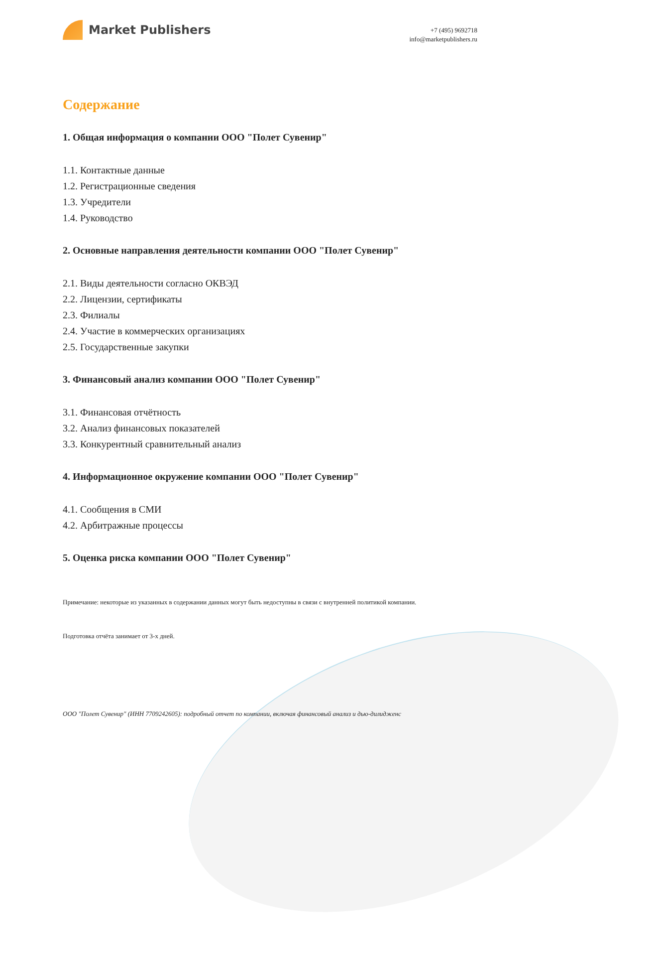Market Publishers
+7 (495) 9692718
info@marketpublishers.ru
Содержание
1. Общая информация о компании ООО "Полет Сувенир"
1.1. Контактные данные
1.2. Регистрационные сведения
1.3. Учредители
1.4. Руководство
2. Основные направления деятельности компании ООО "Полет Сувенир"
2.1. Виды деятельности согласно ОКВЭД
2.2. Лицензии, сертификаты
2.3. Филиалы
2.4. Участие в коммерческих организациях
2.5. Государственные закупки
3. Финансовый анализ компании ООО "Полет Сувенир"
3.1. Финансовая отчётность
3.2. Анализ финансовых показателей
3.3. Конкурентный сравнительный анализ
4. Информационное окружение компании ООО "Полет Сувенир"
4.1. Сообщения в СМИ
4.2. Арбитражные процессы
5. Оценка риска компании ООО "Полет Сувенир"
Примечание: некоторые из указанных в содержании данных могут быть недоступны в связи с внутренней политикой компании.
Подготовка отчёта занимает от 3-х дней.
ООО "Полет Сувенир" (ИНН 7709242605): подробный отчет по компании, включая финансовый анализ и дью-дилидженс